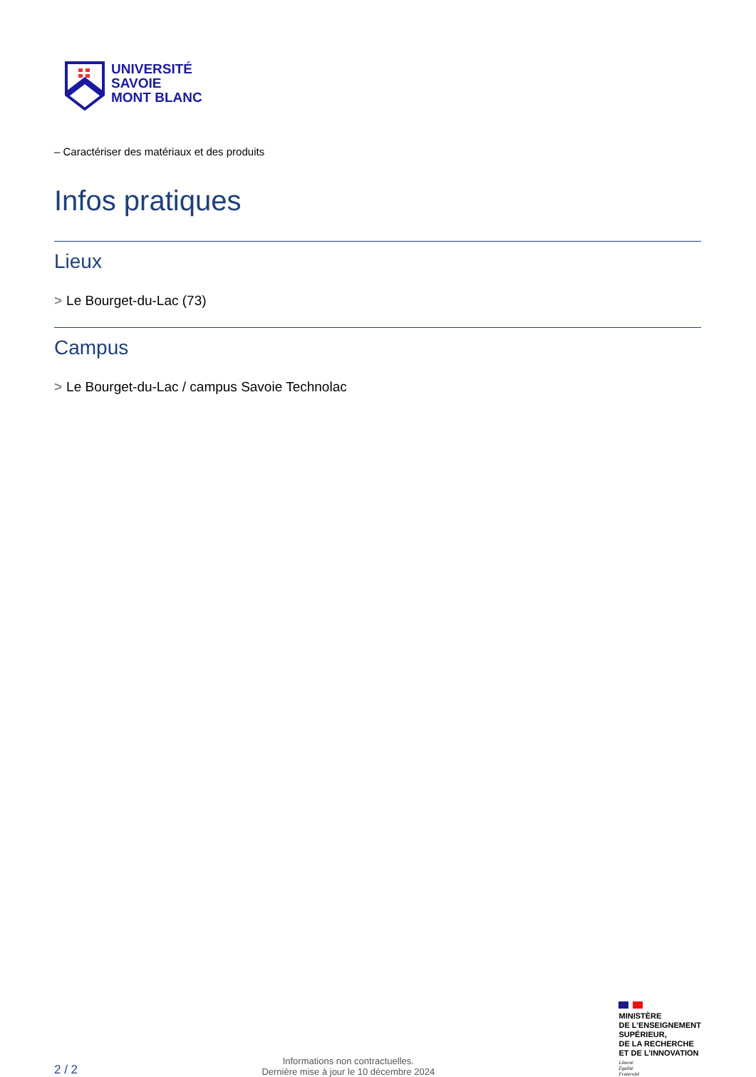UNIVERSITÉ
SAVOIE
MONT BLANC
– Caractériser des matériaux et des produits
Infos pratiques
Lieux
> Le Bourget-du-Lac (73)
Campus
> Le Bourget-du-Lac / campus Savoie Technolac
2 / 2
Informations non contractuelles.
Dernière mise à jour le 10 décembre 2024
MINISTÈRE
DE L’ENSEIGNEMENT
SUPÉRIEUR,
DE LA RECHERCHE
ET DE L’INNOVATION
Liberté
Égalité
Fraternité